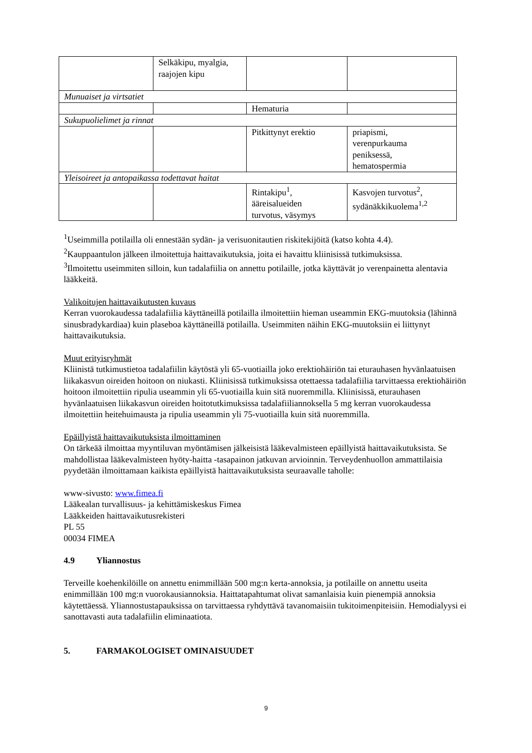| | Selkäkipu, myalgia, raajojen kipu | | |
| Munuaiset ja virtsatiet | | | |
| | | Hematuria | |
| Sukupuolielimet ja rinnat | | | |
| | | Pitkittynyt erektio | priapismi, verenpurkauma peniksessä, hematospermia |
| Yleisoireet ja antopaikassa todettavat haitat | | | |
| | | Rintakipu<sup>1</sup>, ääreisalueiden turvotus, väsymys | Kasvojen turvotus<sup>2</sup>, sydänäkkikuolema<sup>1,2</sup> |
<sup>1</sup> Useimmilla potilailla oli ennestään sydän- ja verisuonitautien riskitekijöitä (katso kohta 4.4).
<sup>2</sup> Kauppaantulon jälkeen ilmoitettuja haittavaikutuksia, joita ei havaittu kliinisissä tutkimuksissa.
<sup>3</sup> Ilmoitettu useimmiten silloin, kun tadalafiilia on annettu potilaille, jotka käyttävät jo verenpainetta alentavia lääkkeitä.
Valikoitujen haittavaikutusten kuvaus
Kerran vuorokaudessa tadalafiilia käyttäneillä potilailla ilmoitettiin hieman useammin EKG-muutoksia (lähinnä sinusbradykardiaa) kuin plaseboa käyttäneillä potilailla. Useimmiten näihin EKG-muutoksiin ei liittynyt haittavaikutuksia.
Muut erityisryhmät
Kliinistä tutkimustietoa tadalafiilin käytöstä yli 65-vuotiailla joko erektiohäiriön tai eturauhasen hyvänlaatuisen liikakasvun oireiden hoitoon on niukasti. Kliinisissä tutkimuksissa otettaessa tadalafiilia tarvittaessa erektiohäiriön hoitoon ilmoitettiin ripulia useammin yli 65-vuotiailla kuin sitä nuoremmilla. Kliinisissä, eturauhasen hyvänlaatuisen liikakasvun oireiden hoitotutkimuksissa tadalafiiliannoksella 5 mg kerran vuorokaudessa ilmoitettiin heitehuimausta ja ripulia useammin yli 75-vuotiailla kuin sitä nuoremmilla.
Epäillyistä haittavaikutuksista ilmoittaminen
On tärkeää ilmoittaa myyntiluvan myöntämisen jälkeisistä lääkevalmisteen epäillyistä haittavaikutuksista. Se mahdollistaa lääkevalmisteen hyöty-haitta -tasapainon jatkuvan arvioinnin. Terveydenhuollon ammattilaisia pyydetään ilmoittamaan kaikista epäillyistä haittavaikutuksista seuraavalle taholle:
www-sivusto: www.fimea.fi
Lääkealan turvallisuus- ja kehittämiskeskus Fimea
Lääkkeiden haittavaikutusrekisteri
PL 55
00034 FIMEA
4.9 Yliannostus
Terveille koehenkilöille on annettu enimmillään 500 mg:n kerta-annoksia, ja potilaille on annettu useita enimmillään 100 mg:n vuorokausiannoksia. Haittatapahtumat olivat samanlaisia kuin pienempiä annoksia käytettäessä. Yliannostustapauksissa on tarvittaessa ryhdyttävä tavanomaisiin tukitoimenpiteisiin. Hemodialyysi ei sanottavasti auta tadalafiilin eliminaatiota.
5. FARMAKOLOGISET OMINAISUUDET
9